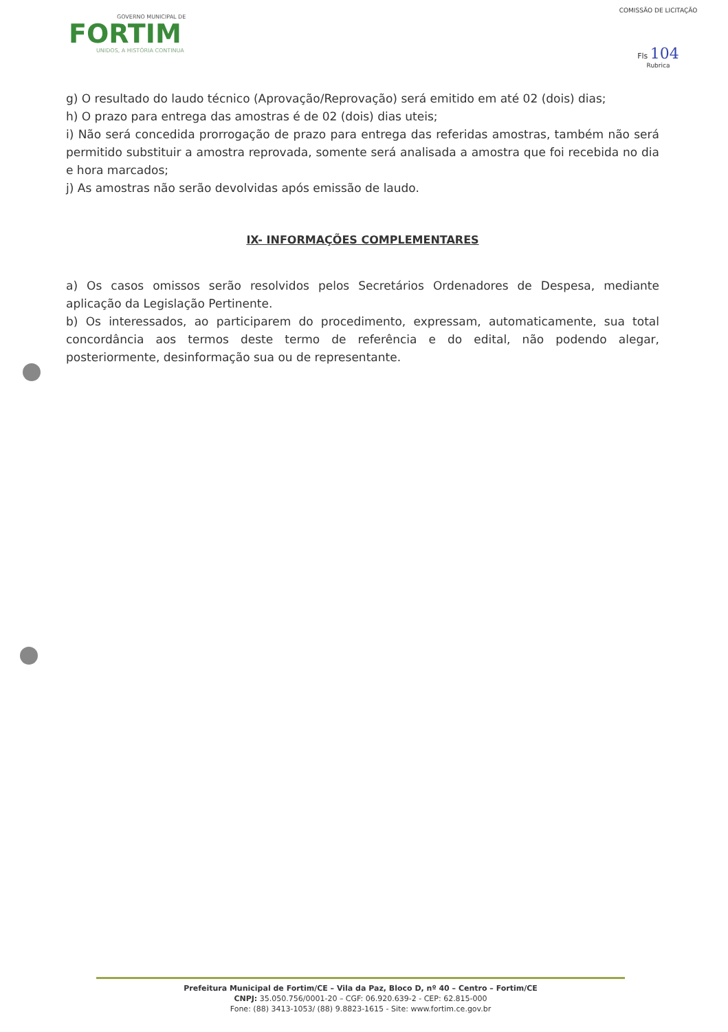GOVERNO MUNICIPAL DE
FORTIM
UNIDOS, A HISTÓRIA CONTINUA
COMISSÃO DE LICITAÇÃO
Fls 104
Rubrica
g) O resultado do laudo técnico (Aprovação/Reprovação) será emitido em até 02 (dois) dias;
h) O prazo para entrega das amostras é de 02 (dois) dias uteis;
i) Não será concedida prorrogação de prazo para entrega das referidas amostras, também não será permitido substituir a amostra reprovada, somente será analisada a amostra que foi recebida no dia e hora marcados;
j) As amostras não serão devolvidas após emissão de laudo.
IX- INFORMAÇÕES COMPLEMENTARES
a) Os casos omissos serão resolvidos pelos Secretários Ordenadores de Despesa, mediante aplicação da Legislação Pertinente.
b) Os interessados, ao participarem do procedimento, expressam, automaticamente, sua total concordância aos termos deste termo de referência e do edital, não podendo alegar, posteriormente, desinformação sua ou de representante.
Prefeitura Municipal de Fortim/CE – Vila da Paz, Bloco D, nº 40 – Centro – Fortim/CE
CNPJ: 35.050.756/0001-20 – CGF: 06.920.639-2 - CEP: 62.815-000
Fone: (88) 3413-1053/ (88) 9.8823-1615 - Site: www.fortim.ce.gov.br